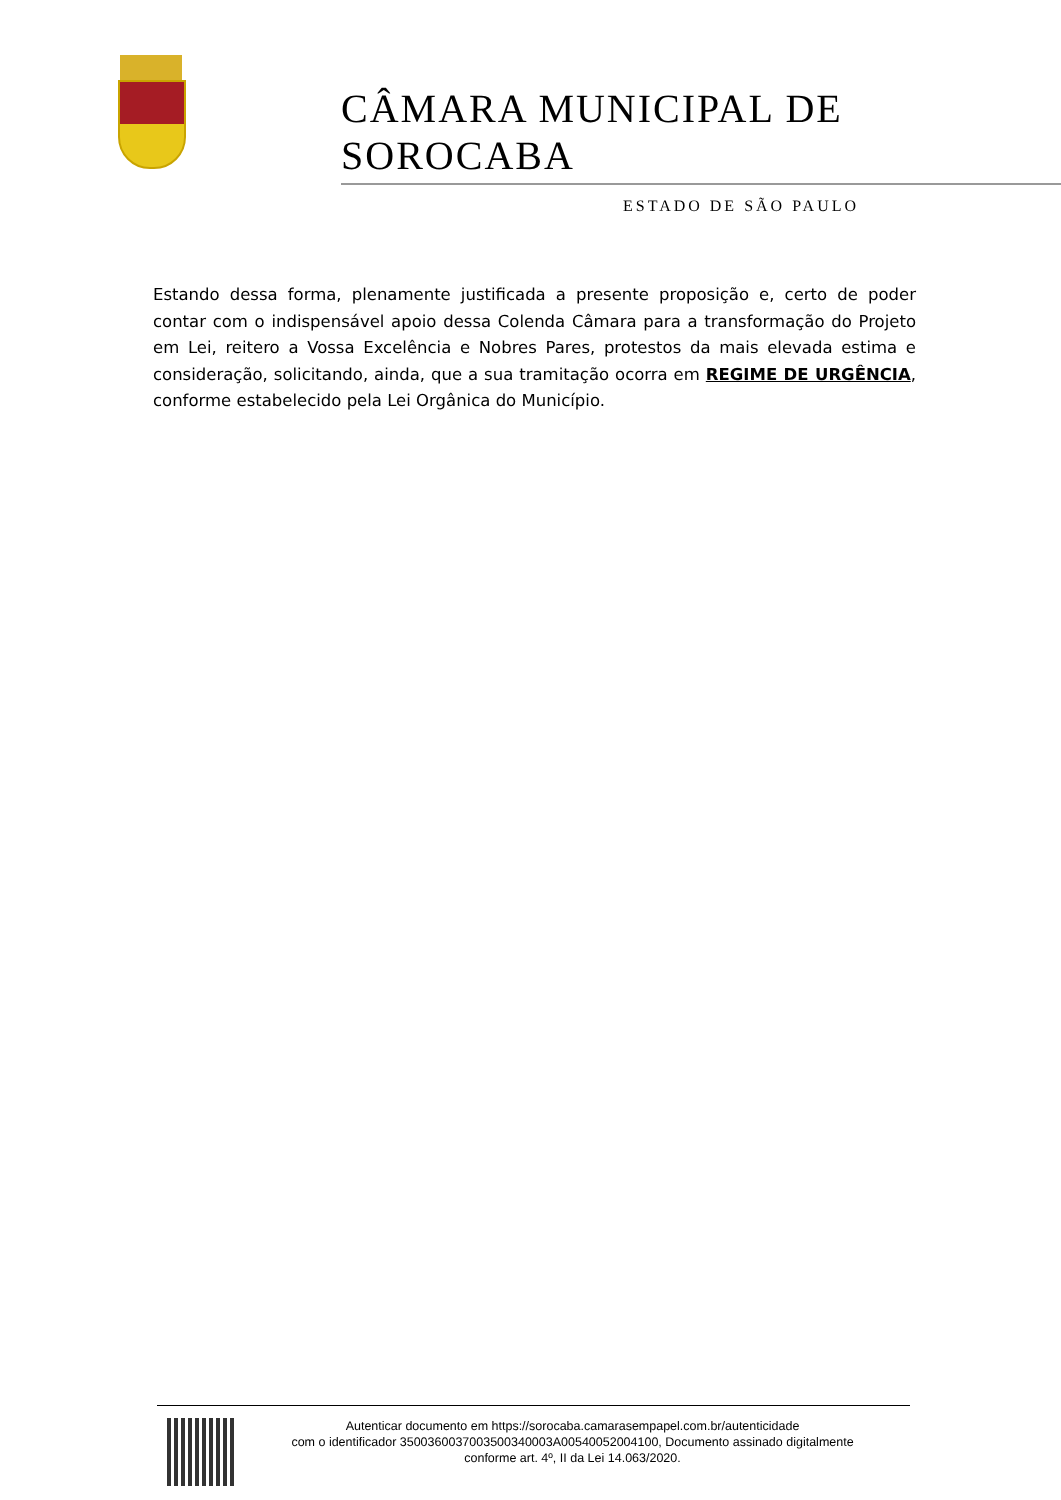CÂMARA MUNICIPAL DE SOROCABA
ESTADO DE SÃO PAULO
Estando dessa forma, plenamente justificada a presente proposição e, certo de poder contar com o indispensável apoio dessa Colenda Câmara para a transformação do Projeto em Lei, reitero a Vossa Excelência e Nobres Pares, protestos da mais elevada estima e consideração, solicitando, ainda, que a sua tramitação ocorra em REGIME DE URGÊNCIA, conforme estabelecido pela Lei Orgânica do Município.
Autenticar documento em https://sorocaba.camarasempapel.com.br/autenticidade
com o identificador 3500360037003500340003A00540052004100, Documento assinado digitalmente
conforme art. 4º, II da Lei 14.063/2020.